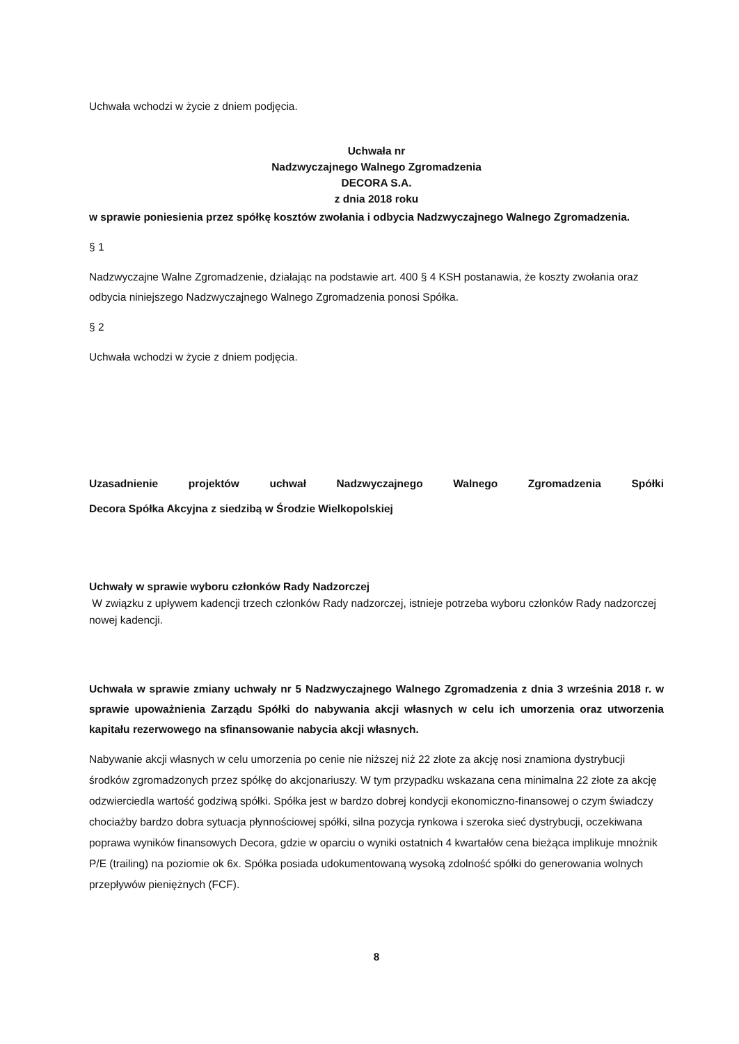Uchwała wchodzi w życie z dniem podjęcia.
Uchwała nr
Nadzwyczajnego Walnego Zgromadzenia
DECORA S.A.
z dnia 2018 roku
w sprawie poniesienia przez spółkę kosztów zwołania i odbycia Nadzwyczajnego Walnego Zgromadzenia.
§ 1
Nadzwyczajne Walne Zgromadzenie, działając na podstawie art. 400 § 4 KSH postanawia, że koszty zwołania oraz odbycia niniejszego Nadzwyczajnego Walnego Zgromadzenia ponosi Spółka.
§ 2
Uchwała wchodzi w życie z dniem podjęcia.
Uzasadnienie projektów uchwał Nadzwyczajnego Walnego Zgromadzenia Spółki
Decora Spółka Akcyjna z siedzibą w Środzie Wielkopolskiej
Uchwały w sprawie wyboru członków Rady Nadzorczej
W związku z upływem kadencji trzech członków Rady nadzorczej, istnieje potrzeba wyboru członków Rady nadzorczej nowej kadencji.
Uchwała w sprawie zmiany uchwały nr 5 Nadzwyczajnego Walnego Zgromadzenia z dnia 3 września 2018 r. w sprawie upoważnienia Zarządu Spółki do nabywania akcji własnych w celu ich umorzenia oraz utworzenia kapitału rezerwowego na sfinansowanie nabycia akcji własnych.
Nabywanie akcji własnych w celu umorzenia po cenie nie niższej niż 22 złote za akcję nosi znamiona dystrybucji środków zgromadzonych przez spółkę do akcjonariuszy. W tym przypadku wskazana cena minimalna 22 złote za akcję odzwierciedla wartość godziwą spółki. Spółka jest w bardzo dobrej kondycji ekonomiczno-finansowej o czym świadczy chociażby bardzo dobra sytuacja płynnościowej spółki, silna pozycja rynkowa i szeroka sieć dystrybucji, oczekiwana poprawa wyników finansowych Decora, gdzie w oparciu o wyniki ostatnich 4 kwartałów cena bieżąca implikuje mnożnik P/E (trailing) na poziomie ok 6x. Spółka posiada udokumentowaną wysoką zdolność spółki do generowania wolnych przepływów pieniężnych (FCF).
8